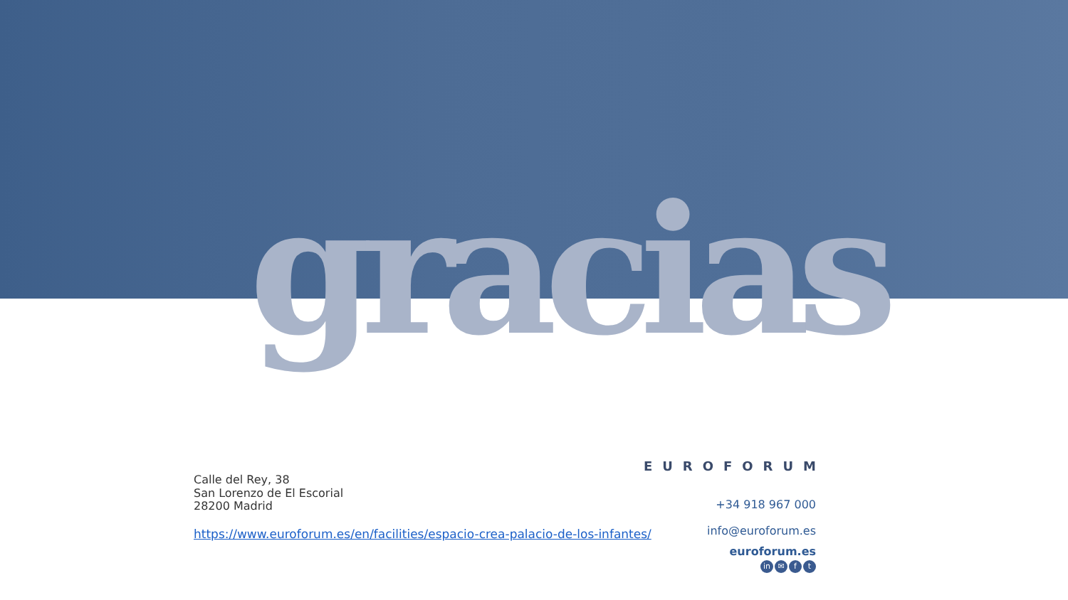gracias
Calle del Rey, 38
San Lorenzo de El Escorial
28200 Madrid
https://www.euroforum.es/en/facilities/espacio-crea-palacio-de-los-infantes/
EUROFORUM
+34 918 967 000
info@euroforum.es
euroforum.es
in ✉ f t